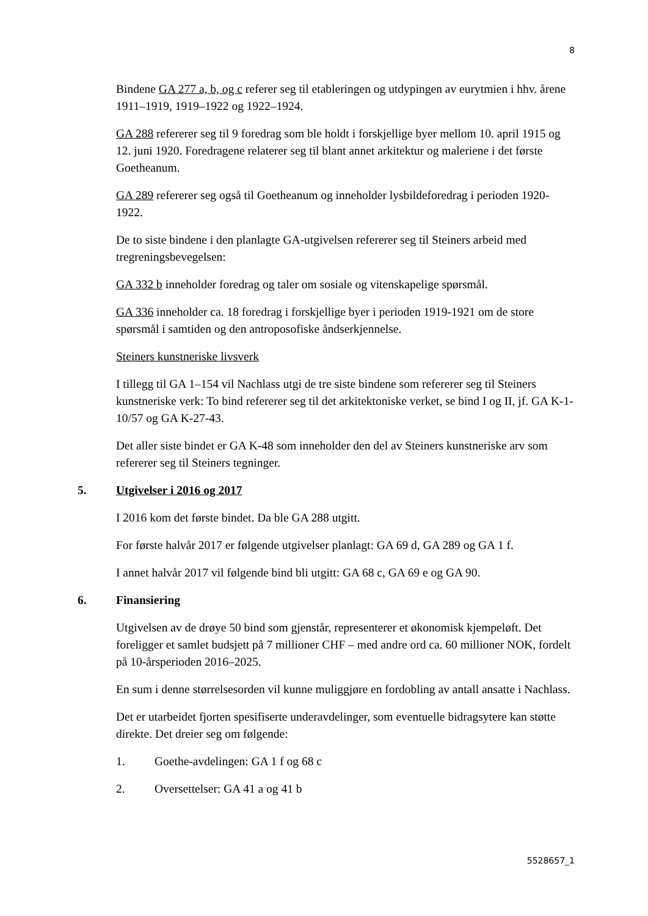8
Bindene GA 277 a, b, og c referer seg til etableringen og utdypingen av eurytmien i hhv. årene 1911–1919, 1919–1922 og 1922–1924.
GA 288 refererer seg til 9 foredrag som ble holdt i forskjellige byer mellom 10. april 1915 og 12. juni 1920. Foredragene relaterer seg til blant annet arkitektur og maleriene i det første Goetheanum.
GA 289 refererer seg også til Goetheanum og inneholder lysbildeforedrag i perioden 1920-1922.
De to siste bindene i den planlagte GA-utgivelsen refererer seg til Steiners arbeid med tregreningsbevegelsen:
GA 332 b inneholder foredrag og taler om sosiale og vitenskapelige spørsmål.
GA 336 inneholder ca. 18 foredrag i forskjellige byer i perioden 1919-1921 om de store spørsmål i samtiden og den antroposofiske åndserkjennelse.
Steiners kunstneriske livsverk
I tillegg til GA 1–154 vil Nachlass utgi de tre siste bindene som refererer seg til Steiners kunstneriske verk: To bind refererer seg til det arkitektoniske verket, se bind I og II, jf. GA K-1-10/57 og GA K-27-43.
Det aller siste bindet er GA K-48 som inneholder den del av Steiners kunstneriske arv som refererer seg til Steiners tegninger.
5. Utgivelser i 2016 og 2017
I 2016 kom det første bindet. Da ble GA 288 utgitt.
For første halvår 2017 er følgende utgivelser planlagt: GA 69 d, GA 289 og GA 1 f.
I annet halvår 2017 vil følgende bind bli utgitt: GA 68 c, GA 69 e og GA 90.
6. Finansiering
Utgivelsen av de drøye 50 bind som gjenstår, representerer et økonomisk kjempeløft. Det foreligger et samlet budsjett på 7 millioner CHF – med andre ord ca. 60 millioner NOK, fordelt på 10-årsperioden 2016–2025.
En sum i denne størrelsesorden vil kunne muliggjøre en fordobling av antall ansatte i Nachlass.
Det er utarbeidet fjorten spesifiserte underavdelinger, som eventuelle bidragsytere kan støtte direkte. Det dreier seg om følgende:
1. Goethe-avdelingen: GA 1 f og 68 c
2. Oversettelser: GA 41 a og 41 b
5528657_1